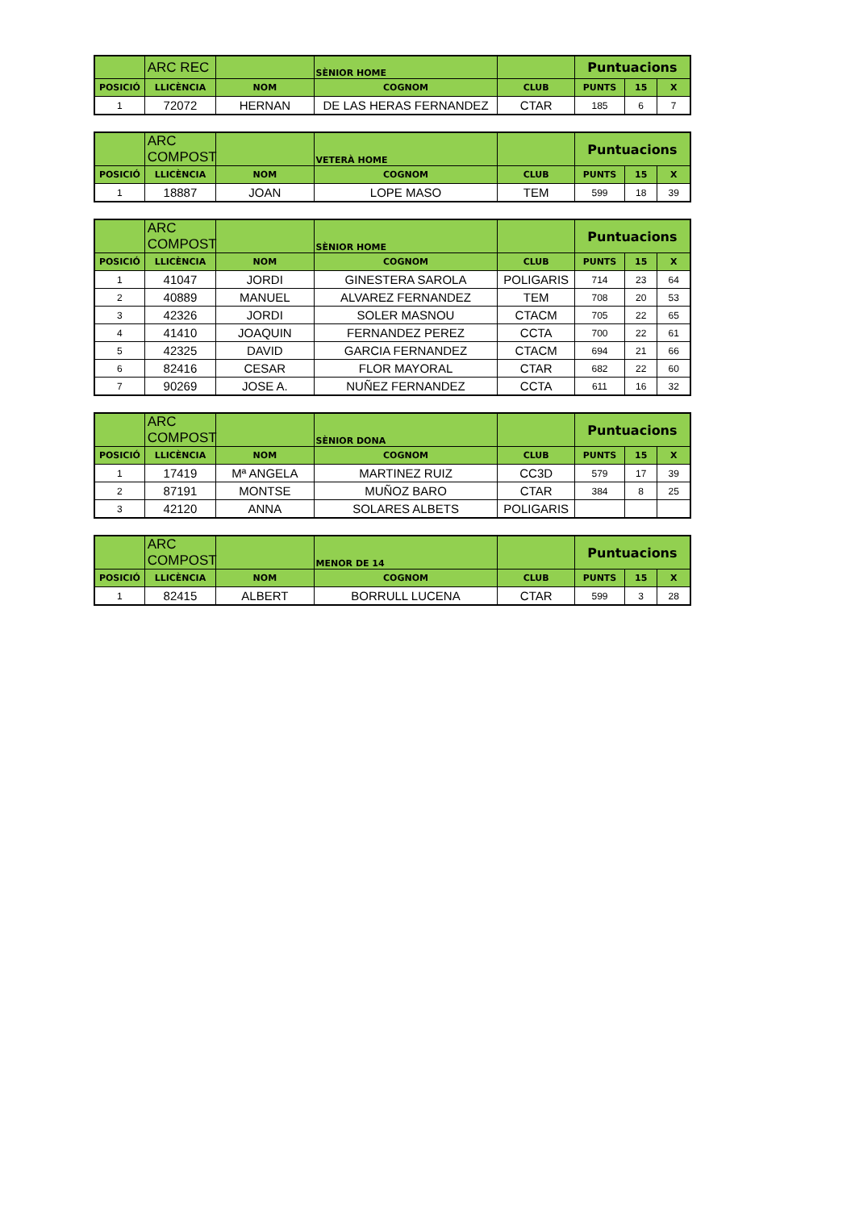| | ARC REC | | SÈNIOR HOME | | Puntuacions | | |
| POSICIÓ | LLICÈNCIA | NOM | COGNOM | CLUB | PUNTS | 15 | X |
| 1 | 72072 | HERNAN | DE LAS HERAS FERNANDEZ | CTAR | 185 | 6 | 7 |
| | ARC COMPOST | | VETERÀ HOME | | Puntuacions | | |
| POSICIÓ | LLICÈNCIA | NOM | COGNOM | CLUB | PUNTS | 15 | X |
| 1 | 18887 | JOAN | LOPE MASO | TEM | 599 | 18 | 39 |
| | ARC COMPOST | | SÈNIOR HOME | | Puntuacions | | |
| POSICIÓ | LLICÈNCIA | NOM | COGNOM | CLUB | PUNTS | 15 | X |
| 1 | 41047 | JORDI | GINESTERA SAROLA | POLIGARIS | 714 | 23 | 64 |
| 2 | 40889 | MANUEL | ALVAREZ FERNANDEZ | TEM | 708 | 20 | 53 |
| 3 | 42326 | JORDI | SOLER MASNOU | CTACM | 705 | 22 | 65 |
| 4 | 41410 | JOAQUIN | FERNANDEZ PEREZ | CCTA | 700 | 22 | 61 |
| 5 | 42325 | DAVID | GARCIA FERNANDEZ | CTACM | 694 | 21 | 66 |
| 6 | 82416 | CESAR | FLOR MAYORAL | CTAR | 682 | 22 | 60 |
| 7 | 90269 | JOSE A. | NUÑEZ FERNANDEZ | CCTA | 611 | 16 | 32 |
| | ARC COMPOST | | SÈNIOR DONA | | Puntuacions | | |
| POSICIÓ | LLICÈNCIA | NOM | COGNOM | CLUB | PUNTS | 15 | X |
| 1 | 17419 | Mª ANGELA | MARTINEZ RUIZ | CC3D | 579 | 17 | 39 |
| 2 | 87191 | MONTSE | MUÑOZ BARO | CTAR | 384 | 8 | 25 |
| 3 | 42120 | ANNA | SOLARES ALBETS | POLIGARIS | | | |
| | ARC COMPOST | | MENOR DE 14 | | Puntuacions | | |
| POSICIÓ | LLICÈNCIA | NOM | COGNOM | CLUB | PUNTS | 15 | X |
| 1 | 82415 | ALBERT | BORRULL LUCENA | CTAR | 599 | 3 | 28 |